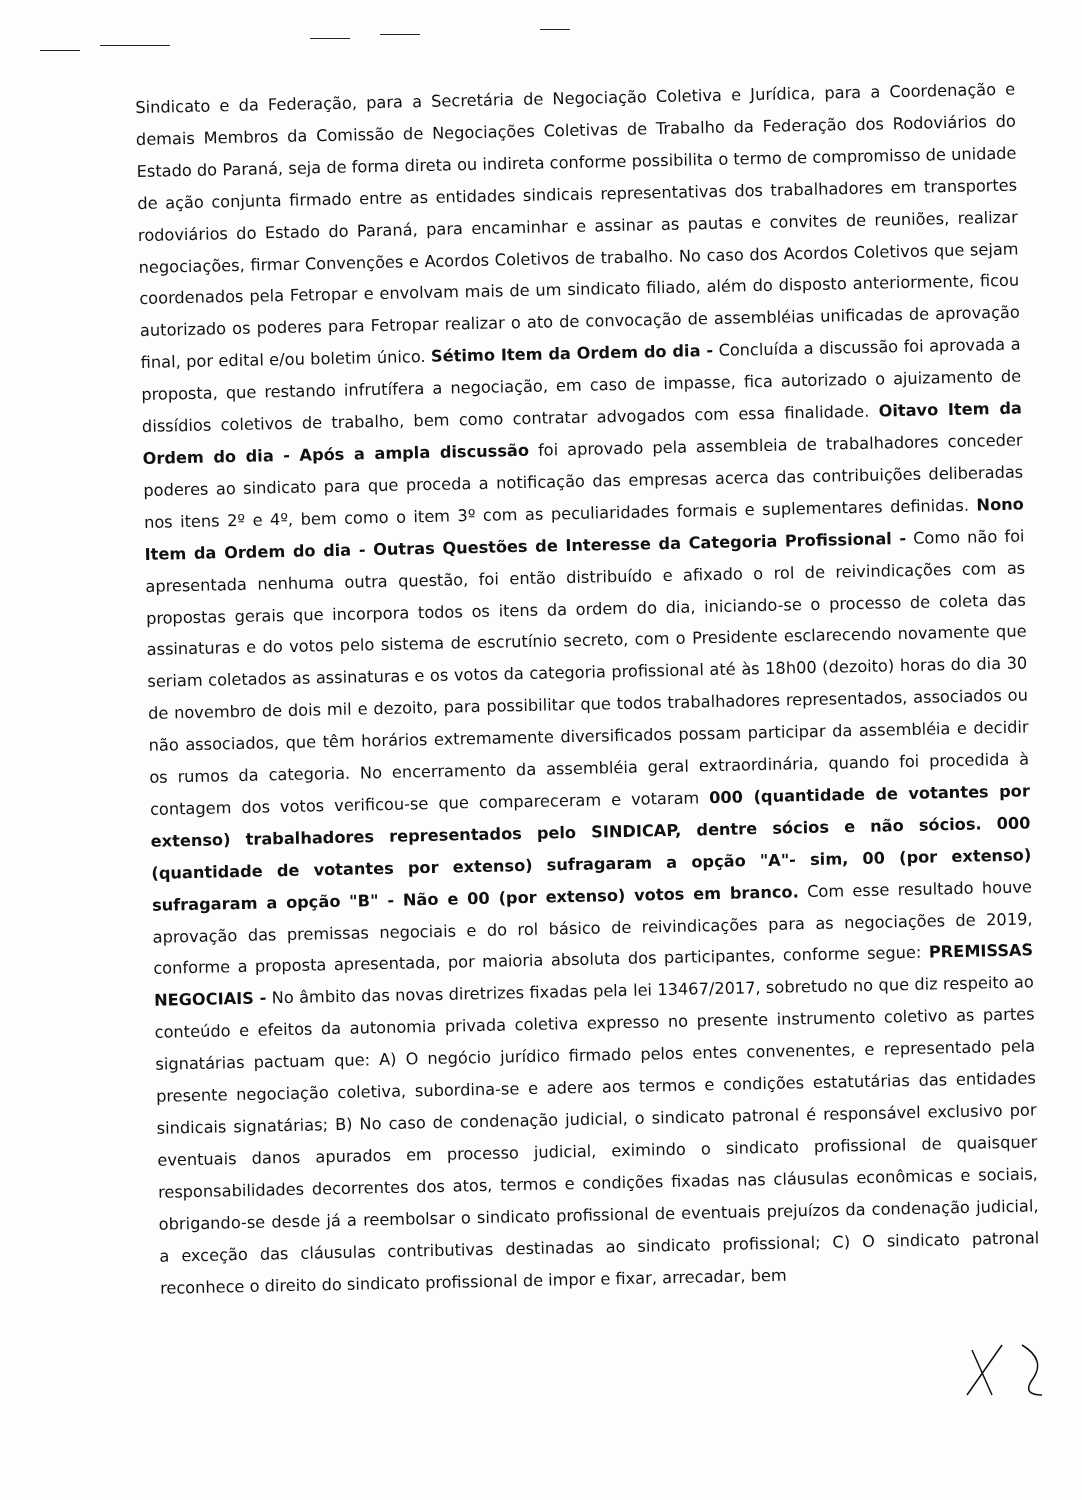Sindicato e da Federação, para a Secretária de Negociação Coletiva e Jurídica, para a Coordenação e demais Membros da Comissão de Negociações Coletivas de Trabalho da Federação dos Rodoviários do Estado do Paraná, seja de forma direta ou indireta conforme possibilita o termo de compromisso de unidade de ação conjunta firmado entre as entidades sindicais representativas dos trabalhadores em transportes rodoviários do Estado do Paraná, para encaminhar e assinar as pautas e convites de reuniões, realizar negociações, firmar Convenções e Acordos Coletivos de trabalho. No caso dos Acordos Coletivos que sejam coordenados pela Fetropar e envolvam mais de um sindicato filiado, além do disposto anteriormente, ficou autorizado os poderes para Fetropar realizar o ato de convocação de assembléias unificadas de aprovação final, por edital e/ou boletim único. Sétimo Item da Ordem do dia - Concluída a discussão foi aprovada a proposta, que restando infrutífera a negociação, em caso de impasse, fica autorizado o ajuizamento de dissídios coletivos de trabalho, bem como contratar advogados com essa finalidade. Oitavo Item da Ordem do dia - Após a ampla discussão foi aprovado pela assembleia de trabalhadores conceder poderes ao sindicato para que proceda a notificação das empresas acerca das contribuições deliberadas nos itens 2º e 4º, bem como o item 3º com as peculiaridades formais e suplementares definidas. Nono Item da Ordem do dia - Outras Questões de Interesse da Categoria Profissional - Como não foi apresentada nenhuma outra questão, foi então distribuído e afixado o rol de reivindicações com as propostas gerais que incorpora todos os itens da ordem do dia, iniciando-se o processo de coleta das assinaturas e do votos pelo sistema de escrutínio secreto, com o Presidente esclarecendo novamente que seriam coletados as assinaturas e os votos da categoria profissional até às 18h00 (dezoito) horas do dia 30 de novembro de dois mil e dezoito, para possibilitar que todos trabalhadores representados, associados ou não associados, que têm horários extremamente diversificados possam participar da assembléia e decidir os rumos da categoria. No encerramento da assembléia geral extraordinária, quando foi procedida à contagem dos votos verificou-se que compareceram e votaram 000 (quantidade de votantes por extenso) trabalhadores representados pelo SINDICAP, dentre sócios e não sócios. 000 (quantidade de votantes por extenso) sufragaram a opção "A"- sim, 00 (por extenso) sufragaram a opção "B" - Não e 00 (por extenso) votos em branco. Com esse resultado houve aprovação das premissas negociais e do rol básico de reivindicações para as negociações de 2019, conforme a proposta apresentada, por maioria absoluta dos participantes, conforme segue: PREMISSAS NEGOCIAIS - No âmbito das novas diretrizes fixadas pela lei 13467/2017, sobretudo no que diz respeito ao conteúdo e efeitos da autonomia privada coletiva expresso no presente instrumento coletivo as partes signatárias pactuam que: A) O negócio jurídico firmado pelos entes convenentes, e representado pela presente negociação coletiva, subordina-se e adere aos termos e condições estatutárias das entidades sindicais signatárias; B) No caso de condenação judicial, o sindicato patronal é responsável exclusivo por eventuais danos apurados em processo judicial, eximindo o sindicato profissional de quaisquer responsabilidades decorrentes dos atos, termos e condições fixadas nas cláusulas econômicas e sociais, obrigando-se desde já a reembolsar o sindicato profissional de eventuais prejuízos da condenação judicial, a exceção das cláusulas contributivas destinadas ao sindicato profissional; C) O sindicato patronal reconhece o direito do sindicato profissional de impor e fixar, arrecadar, bem